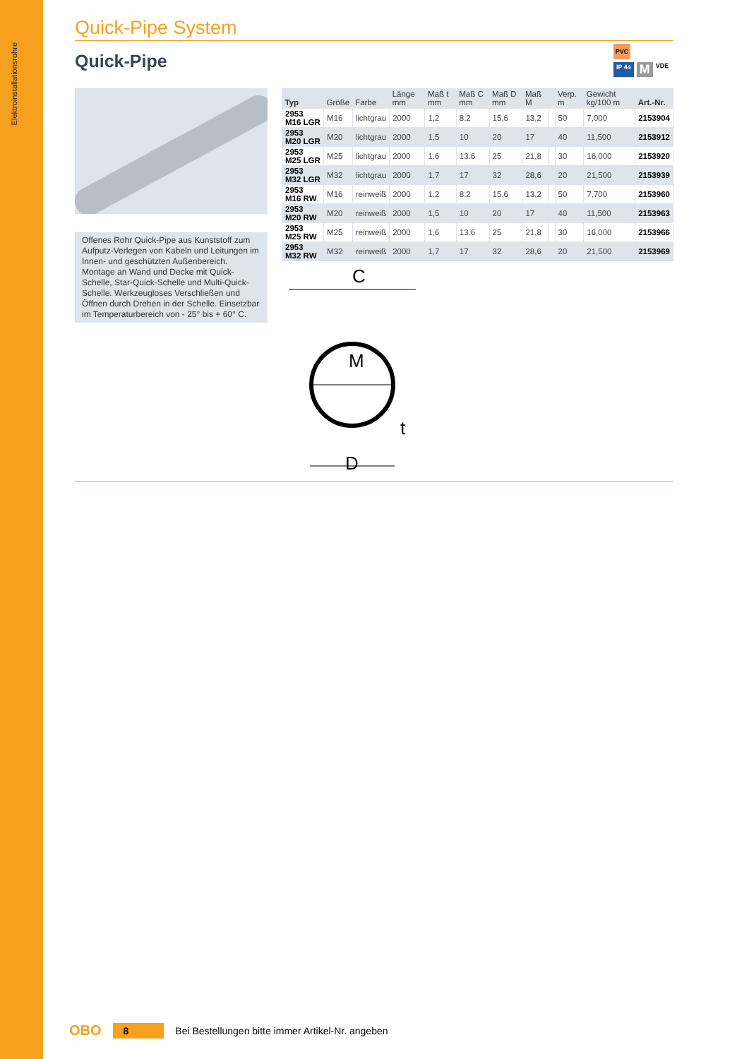Elektroinstallationsrohre
Quick-Pipe System
Quick-Pipe
PVC
IP 44 M VDE
Offenes Rohr Quick-Pipe aus Kunststoff zum Aufputz-Verlegen von Kabeln und Leitungen im Innen- und geschützten Außenbereich. Montage an Wand und Decke mit Quick-Schelle, Star-Quick-Schelle und Multi-Quick-Schelle. Werkzeugloses Verschließen und Öffnen durch Drehen in der Schelle. Einsetzbar im Temperaturbereich von - 25° bis + 60° C.
| Typ | Größe | Farbe | Länge mm | Maß t mm | Maß C mm | Maß D mm | Maß M | | Verp. m | Gewicht kg/100 m | Art.-Nr. |
| --- | --- | --- | --- | --- | --- | --- | --- | --- | --- | --- | --- |
| 2953 M16 LGR | M16 | lichtgrau | 2000 | 1,2 | 8.2 | 15,6 | 13,2 | | 50 | 7,000 | 2153904 |
| 2953 M20 LGR | M20 | lichtgrau | 2000 | 1,5 | 10 | 20 | 17 | | 40 | 11,500 | 2153912 |
| 2953 M25 LGR | M25 | lichtgrau | 2000 | 1,6 | 13.6 | 25 | 21,8 | | 30 | 16,000 | 2153920 |
| 2953 M32 LGR | M32 | lichtgrau | 2000 | 1,7 | 17 | 32 | 28,6 | | 20 | 21,500 | 2153939 |
| 2953 M16 RW | M16 | reinweiß | 2000 | 1,2 | 8.2 | 15,6 | 13,2 | | 50 | 7,700 | 2153960 |
| 2953 M20 RW | M20 | reinweiß | 2000 | 1,5 | 10 | 20 | 17 | | 40 | 11,500 | 2153963 |
| 2953 M25 RW | M25 | reinweiß | 2000 | 1,6 | 13.6 | 25 | 21,8 | | 30 | 16,000 | 2153966 |
| 2953 M32 RW | M32 | reinweiß | 2000 | 1,7 | 17 | 32 | 28,6 | | 20 | 21,500 | 2153969 |
C
M
t
D
OBO 8 Bei Bestellungen bitte immer Artikel-Nr. angeben